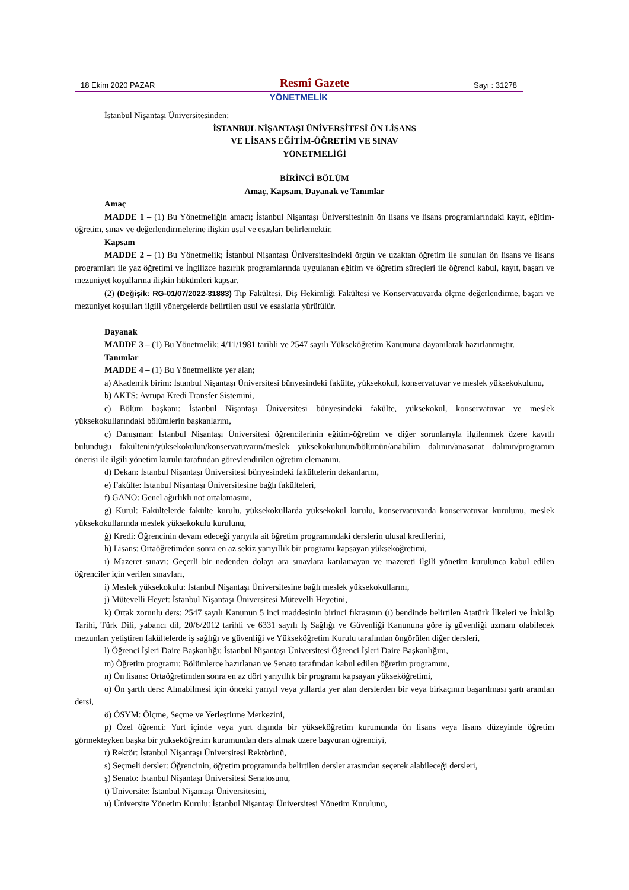18 Ekim 2020 PAZAR Resmî Gazete Sayı : 31278
YÖNETMELİK
İstanbul Nişantaşı Üniversitesinden:
İSTANBUL NİŞANTAŞI ÜNİVERSİTESİ ÖN LİSANS
VE LİSANS EĞİTİM-ÖĞRETİM VE SINAV
YÖNETMELİĞİ
BİRİNCİ BÖLÜM
Amaç, Kapsam, Dayanak ve Tanımlar
Amaç
MADDE 1 – (1) Bu Yönetmeliğin amacı; İstanbul Nişantaşı Üniversitesinin ön lisans ve lisans programlarındaki kayıt, eğitim- öğretim, sınav ve değerlendirmelerine ilişkin usul ve esasları belirlemektir.
Kapsam
MADDE 2 – (1) Bu Yönetmelik; İstanbul Nişantaşı Üniversitesindeki örgün ve uzaktan öğretim ile sunulan ön lisans ve lisans programları ile yaz öğretimi ve İngilizce hazırlık programlarında uygulanan eğitim ve öğretim süreçleri ile öğrenci kabul, kayıt, başarı ve mezuniyet koşullarına ilişkin hükümleri kapsar.
(2) (Değişik: RG-01/07/2022-31883) Tıp Fakültesi, Diş Hekimliği Fakültesi ve Konservatuvarda ölçme değerlendirme, başarı ve mezuniyet koşulları ilgili yönergelerde belirtilen usul ve esaslarla yürütülür.
Dayanak
MADDE 3 – (1) Bu Yönetmelik; 4/11/1981 tarihli ve 2547 sayılı Yükseköğretim Kanununa dayanılarak hazırlanmıştır.
Tanımlar
MADDE 4 – (1) Bu Yönetmelikte yer alan;
a) Akademik birim: İstanbul Nişantaşı Üniversitesi bünyesindeki fakülte, yüksekokul, konservatuvar ve meslek yüksekokulunu,
b) AKTS: Avrupa Kredi Transfer Sistemini,
c) Bölüm başkanı: İstanbul Nişantaşı Üniversitesi bünyesindeki fakülte, yüksekokul, konservatuvar ve meslek yüksekokullarındaki bölümlerin başkanlarını,
ç) Danışman: İstanbul Nişantaşı Üniversitesi öğrencilerinin eğitim-öğretim ve diğer sorunlarıyla ilgilenmek üzere kayıtlı bulunduğu fakültenin/yüksekokulun/konservatuvarın/meslek yüksekokulunun/bölümün/anabilim dalının/anasanat dalının/programın önerisi ile ilgili yönetim kurulu tarafından görevlendirilen öğretim elemanını,
d) Dekan: İstanbul Nişantaşı Üniversitesi bünyesindeki fakültelerin dekanlarını,
e) Fakülte: İstanbul Nişantaşı Üniversitesine bağlı fakülteleri,
f) GANO: Genel ağırlıklı not ortalamasını,
g) Kurul: Fakültelerde fakülte kurulu, yüksekokullarda yüksekokul kurulu, konservatuvarda konservatuvar kurulunu, meslek yüksekokullarında meslek yüksekokulu kurulunu,
ğ) Kredi: Öğrencinin devam edeceği yarıyıla ait öğretim programındaki derslerin ulusal kredilerini,
h) Lisans: Ortaöğretimden sonra en az sekiz yarıyıllık bir programı kapsayan yükseköğretimi,
ı) Mazeret sınavı: Geçerli bir nedenden dolayı ara sınavlara katılamayan ve mazereti ilgili yönetim kurulunca kabul edilen öğrenciler için verilen sınavları,
i) Meslek yüksekokulu: İstanbul Nişantaşı Üniversitesine bağlı meslek yüksekokullarını,
j) Mütevelli Heyet: İstanbul Nişantaşı Üniversitesi Mütevelli Heyetini,
k) Ortak zorunlu ders: 2547 sayılı Kanunun 5 inci maddesinin birinci fıkrasının (ı) bendinde belirtilen Atatürk İlkeleri ve İnkılâp Tarihi, Türk Dili, yabancı dil, 20/6/2012 tarihli ve 6331 sayılı İş Sağlığı ve Güvenliği Kanununa göre iş güvenliği uzmanı olabilecek mezunları yetiştiren fakültelerde iş sağlığı ve güvenliği ve Yükseköğretim Kurulu tarafından öngörülen diğer dersleri,
l) Öğrenci İşleri Daire Başkanlığı: İstanbul Nişantaşı Üniversitesi Öğrenci İşleri Daire Başkanlığını,
m) Öğretim programı: Bölümlerce hazırlanan ve Senato tarafından kabul edilen öğretim programını,
n) Ön lisans: Ortaöğretimden sonra en az dört yarıyıllık bir programı kapsayan yükseköğretimi,
o) Ön şartlı ders: Alınabilmesi için önceki yarıyıl veya yıllarda yer alan derslerden bir veya birkaçının başarılması şartı aranılan dersi,
ö) ÖSYM: Ölçme, Seçme ve Yerleştirme Merkezini,
p) Özel öğrenci: Yurt içinde veya yurt dışında bir yükseköğretim kurumunda ön lisans veya lisans düzeyinde öğretim görmekteyken başka bir yükseköğretim kurumundan ders almak üzere başvuran öğrenciyi,
r) Rektör: İstanbul Nişantaşı Üniversitesi Rektörünü,
s) Seçmeli dersler: Öğrencinin, öğretim programında belirtilen dersler arasından seçerek alabileceği dersleri,
ş) Senato: İstanbul Nişantaşı Üniversitesi Senatosunu,
t) Üniversite: İstanbul Nişantaşı Üniversitesini,
u) Üniversite Yönetim Kurulu: İstanbul Nişantaşı Üniversitesi Yönetim Kurulunu,